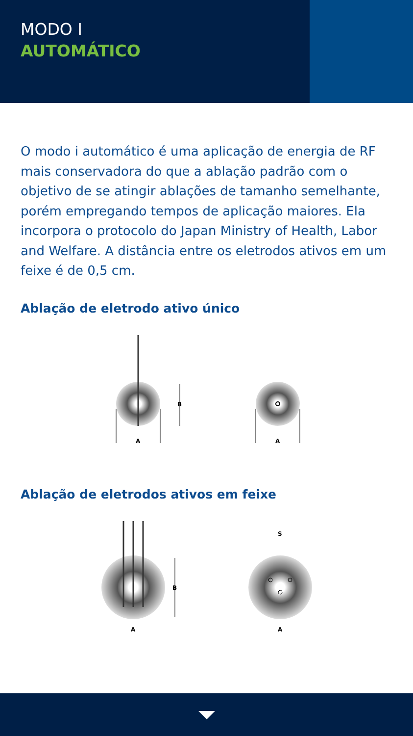MODO I
AUTOMÁTICO
O modo i automático é uma aplicação de energia de RF mais conservadora do que a ablação padrão com o objetivo de se atingir ablações de tamanho semelhante, porém empregando tempos de aplicação maiores. Ela incorpora o protocolo do Japan Ministry of Health, Labor and Welfare. A distância entre os eletrodos ativos em um feixe é de 0,5 cm.
Ablação de eletrodo ativo único
A
B
A
Ablação de eletrodos ativos em feixe
B
A
S
A